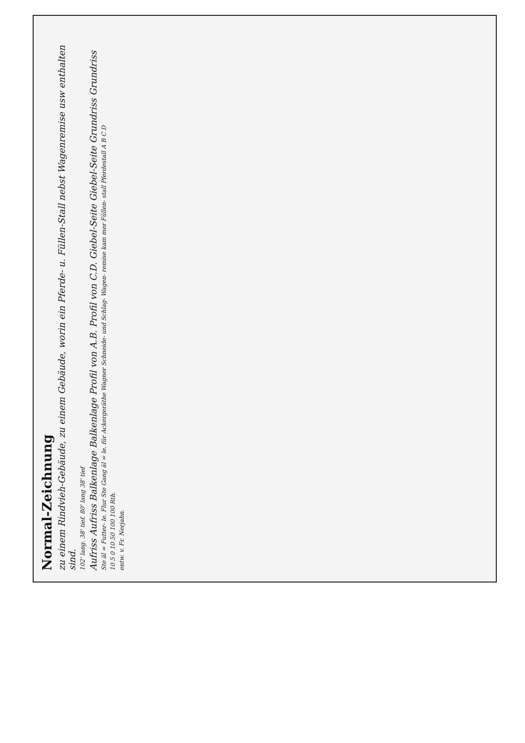Normal-Zeichnung
zu einem Rindvieh-Gebäude, zu einem Gebäude, worin ein Pferde- u. Füllen-Stall nebst Wagenremise usw enthalten sind.
102' lang. 38' tief. 80' lang 38' tief
Aufriss Aufriss Balkenlage Balkenlage Profil von A.B. Profil von C.D. Giebel-Seite Giebel-Seite Grundriss Grundriss
Ste äl = Futter- le. Flur Ste Gang äl = le. für Ackergeräthe Wagner Schneide- und Schlag- Wagen- remise kam mer Füllen- stall Pferdestall A B C D
10 5 0 10 50 100 100 Rth.
entw. v. Fr. Nerjahn.